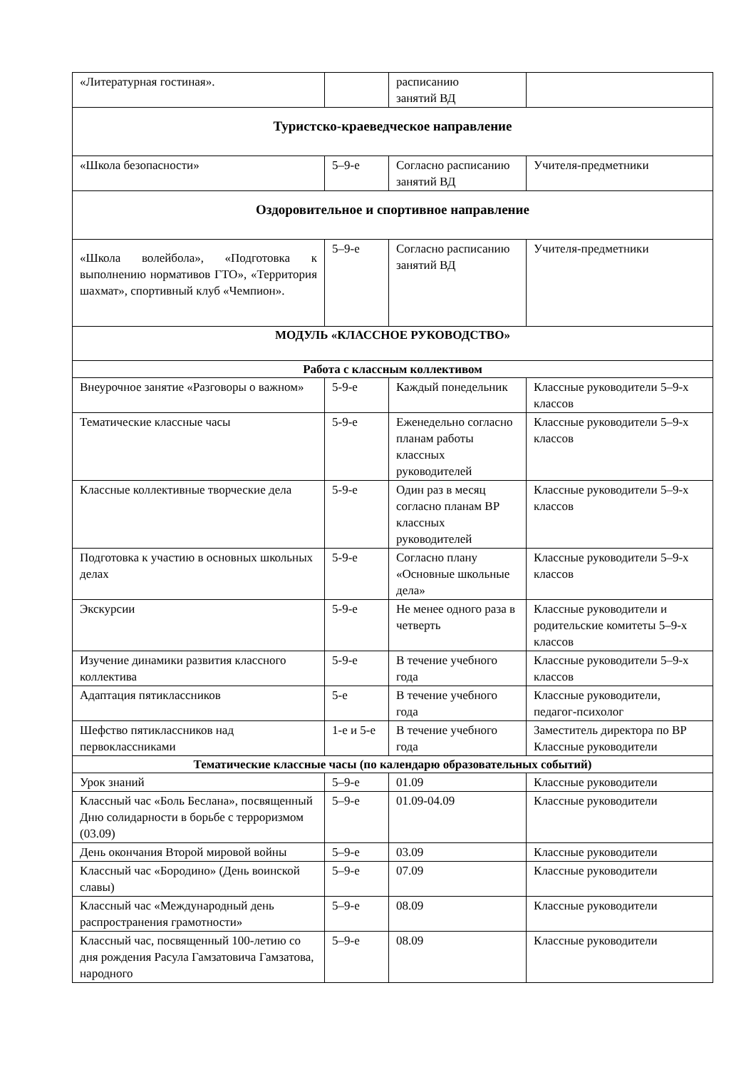| «Литературная гостиная». | | расписанию занятий ВД | |
| Туристско-краеведческое направление | | | |
| «Школа безопасности» | 5–9-е | Согласно расписанию занятий ВД | Учителя-предметники |
| Оздоровительное и спортивное направление | | | |
| «Школа волейбола», «Подготовка к выполнению нормативов ГТО», «Территория шахмат», спортивный клуб «Чемпион». | 5–9-е | Согласно расписанию занятий ВД | Учителя-предметники |
| МОДУЛЬ «КЛАССНОЕ РУКОВОДСТВО» | | | |
| Работа с классным коллективом | | | |
| Внеурочное занятие «Разговоры о важном» | 5-9-е | Каждый понедельник | Классные руководители 5–9-х классов |
| Тематические классные часы | 5-9-е | Еженедельно согласно планам работы классных руководителей | Классные руководители 5–9-х классов |
| Классные коллективные творческие дела | 5-9-е | Один раз в месяц согласно планам ВР классных руководителей | Классные руководители 5–9-х классов |
| Подготовка к участию в основных школьных делах | 5-9-е | Согласно плану «Основные школьные дела» | Классные руководители 5–9-х классов |
| Экскурсии | 5-9-е | Не менее одного раза в четверть | Классные руководители и родительские комитеты 5–9-х классов |
| Изучение динамики развития классного коллектива | 5-9-е | В течение учебного года | Классные руководители 5–9-х классов |
| Адаптация пятиклассников | 5-е | В течение учебного года | Классные руководители, педагог-психолог |
| Шефство пятиклассников над первоклассниками | 1-е и 5-е | В течение учебного года | Заместитель директора по ВР Классные руководители |
| Тематические классные часы (по календарю образовательных событий) | | | |
| Урок знаний | 5–9-е | 01.09 | Классные руководители |
| Классный час «Боль Беслана», посвященный Дню солидарности в борьбе с терроризмом (03.09) | 5–9-е | 01.09-04.09 | Классные руководители |
| День окончания Второй мировой войны | 5–9-е | 03.09 | Классные руководители |
| Классный час «Бородино» (День воинской славы) | 5–9-е | 07.09 | Классные руководители |
| Классный час «Международный день распространения грамотности» | 5–9-е | 08.09 | Классные руководители |
| Классный час, посвященный 100-летию со дня рождения Расула Гамзатовича Гамзатова, народного | 5–9-е | 08.09 | Классные руководители |